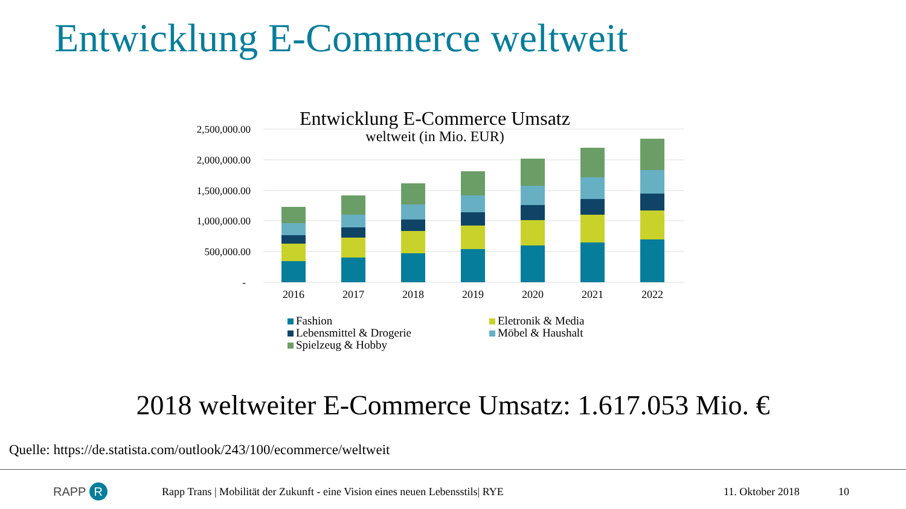Entwicklung E-Commerce weltweit
Entwicklung E-Commerce Umsatz
weltweit (in Mio. EUR)
2,500,000.00
2,000,000.00
1,500,000.00
1,000,000.00
500,000.00
-
2016
2017
2018
2019
2020
2021
2022
Fashion
Eletronik & Media
Lebensmittel & Drogerie
Möbel & Haushalt
Spielzeug & Hobby
2018 weltweiter E-Commerce Umsatz: 1.617.053 Mio. €
Quelle: https://de.statista.com/outlook/243/100/ecommerce/weltweit
RAPP R Rapp Trans | Mobilität der Zukunft - eine Vision eines neuen Lebensstils| RYE 11. Oktober 2018 10